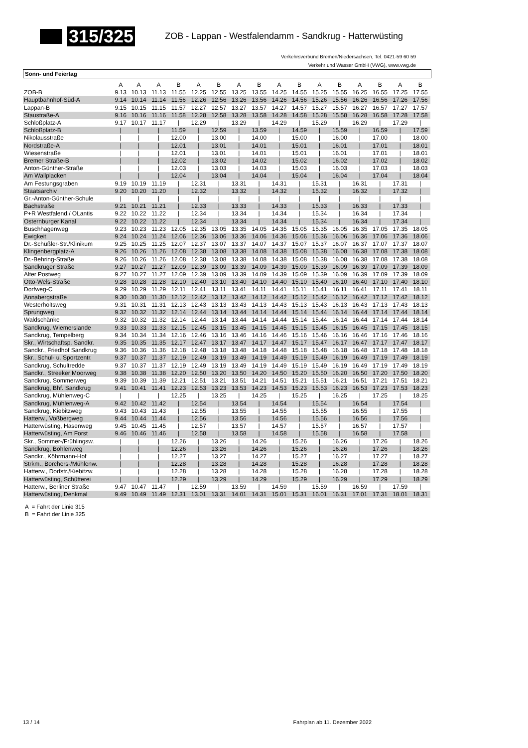315/325
ZOB - Lappan - Westfalendamm - Sandkrug - Hatterwüsting
Verkehrsverbund Bremen/Niedersachsen, Tel. 0421-59 60 59
Verkehr und Wasser GmbH (VWG), www.vwg.de
Sonn- und Feiertag
| | A | A | A | B | A | B | A | B | A | B | A | B | A | B | A | B |
| ZOB-B | 9.13 | 10.13 | 11.13 | 11.55 | 12.25 | 12.55 | 13.25 | 13.55 | 14.25 | 14.55 | 15.25 | 15.55 | 16.25 | 16.55 | 17.25 | 17.55 |
| Hauptbahnhof-Süd-A | 9.14 | 10.14 | 11.14 | 11.56 | 12.26 | 12.56 | 13.26 | 13.56 | 14.26 | 14.56 | 15.26 | 15.56 | 16.26 | 16.56 | 17.26 | 17.56 |
| Lappan-B | 9.15 | 10.15 | 11.15 | 11.57 | 12.27 | 12.57 | 13.27 | 13.57 | 14.27 | 14.57 | 15.27 | 15.57 | 16.27 | 16.57 | 17.27 | 17.57 |
| Staustraße-A | 9.16 | 10.16 | 11.16 | 11.58 | 12.28 | 12.58 | 13.28 | 13.58 | 14.28 | 14.58 | 15.28 | 15.58 | 16.28 | 16.58 | 17.28 | 17.58 |
| Schloßplatz-A | 9.17 | 10.17 | 11.17 | / | 12.29 | / | 13.29 | / | 14.29 | / | 15.29 | / | 16.29 | / | 17.29 | / |
| Schloßplatz-B | / | / | / | 11.59 | / | 12.59 | / | 13.59 | / | 14.59 | / | 15.59 | / | 16.59 | / | 17.59 |
| Nikolausstraße | / | / | / | 12.00 | / | 13.00 | / | 14.00 | / | 15.00 | / | 16.00 | / | 17.00 | / | 18.00 |
| Nordstraße-A | / | / | / | 12.01 | / | 13.01 | / | 14.01 | / | 15.01 | / | 16.01 | / | 17.01 | / | 18.01 |
| Wiesenstraße | / | / | / | 12.01 | / | 13.01 | / | 14.01 | / | 15.01 | / | 16.01 | / | 17.01 | / | 18.01 |
| Bremer Straße-B | / | / | / | 12.02 | / | 13.02 | / | 14.02 | / | 15.02 | / | 16.02 | / | 17.02 | / | 18.02 |
| Anton-Günther-Straße | / | / | / | 12.03 | / | 13.03 | / | 14.03 | / | 15.03 | / | 16.03 | / | 17.03 | / | 18.03 |
| Am Wallplacken | / | / | / | 12.04 | / | 13.04 | / | 14.04 | / | 15.04 | / | 16.04 | / | 17.04 | / | 18.04 |
| Am Festungsgraben | 9.19 | 10.19 | 11.19 | / | 12.31 | / | 13.31 | / | 14.31 | / | 15.31 | / | 16.31 | / | 17.31 | / |
| Staatsarchiv | 9.20 | 10.20 | 11.20 | / | 12.32 | / | 13.32 | / | 14.32 | / | 15.32 | / | 16.32 | / | 17.32 | / |
| Gr.-Anton-Günther-Schule | / | / | / | / | / | / | / | / | / | / | / | / | / | / | / | / |
| Bachstraße | 9.21 | 10.21 | 11.21 | / | 12.33 | / | 13.33 | / | 14.33 | / | 15.33 | / | 16.33 | / | 17.33 | / |
| P+R Westfalend./ OLantis | 9.22 | 10.22 | 11.22 | / | 12.34 | / | 13.34 | / | 14.34 | / | 15.34 | / | 16.34 | / | 17.34 | / |
| Osternburger Kanal | 9.22 | 10.22 | 11.22 | / | 12.34 | / | 13.34 | / | 14.34 | / | 15.34 | / | 16.34 | / | 17.34 | / |
| Buschhagenweg | 9.23 | 10.23 | 11.23 | 12.05 | 12.35 | 13.05 | 13.35 | 14.05 | 14.35 | 15.05 | 15.35 | 16.05 | 16.35 | 17.05 | 17.35 | 18.05 |
| Ewigkeit | 9.24 | 10.24 | 11.24 | 12.06 | 12.36 | 13.06 | 13.36 | 14.06 | 14.36 | 15.06 | 15.36 | 16.06 | 16.36 | 17.06 | 17.36 | 18.06 |
| Dr.-Schüßler-Str./Klinikum | 9.25 | 10.25 | 11.25 | 12.07 | 12.37 | 13.07 | 13.37 | 14.07 | 14.37 | 15.07 | 15.37 | 16.07 | 16.37 | 17.07 | 17.37 | 18.07 |
| Klingenbergplatz-A | 9.26 | 10.26 | 11.26 | 12.08 | 12.38 | 13.08 | 13.38 | 14.08 | 14.38 | 15.08 | 15.38 | 16.08 | 16.38 | 17.08 | 17.38 | 18.08 |
| Dr.-Behring-Straße | 9.26 | 10.26 | 11.26 | 12.08 | 12.38 | 13.08 | 13.38 | 14.08 | 14.38 | 15.08 | 15.38 | 16.08 | 16.38 | 17.08 | 17.38 | 18.08 |
| Sandkruger Straße | 9.27 | 10.27 | 11.27 | 12.09 | 12.39 | 13.09 | 13.39 | 14.09 | 14.39 | 15.09 | 15.39 | 16.09 | 16.39 | 17.09 | 17.39 | 18.09 |
| Alter Postweg | 9.27 | 10.27 | 11.27 | 12.09 | 12.39 | 13.09 | 13.39 | 14.09 | 14.39 | 15.09 | 15.39 | 16.09 | 16.39 | 17.09 | 17.39 | 18.09 |
| Otto-Wels-Straße | 9.28 | 10.28 | 11.28 | 12.10 | 12.40 | 13.10 | 13.40 | 14.10 | 14.40 | 15.10 | 15.40 | 16.10 | 16.40 | 17.10 | 17.40 | 18.10 |
| Dorfweg-C | 9.29 | 10.29 | 11.29 | 12.11 | 12.41 | 13.11 | 13.41 | 14.11 | 14.41 | 15.11 | 15.41 | 16.11 | 16.41 | 17.11 | 17.41 | 18.11 |
| Annabergstraße | 9.30 | 10.30 | 11.30 | 12.12 | 12.42 | 13.12 | 13.42 | 14.12 | 14.42 | 15.12 | 15.42 | 16.12 | 16.42 | 17.12 | 17.42 | 18.12 |
| Westerholtsweg | 9.31 | 10.31 | 11.31 | 12.13 | 12.43 | 13.13 | 13.43 | 14.13 | 14.43 | 15.13 | 15.43 | 16.13 | 16.43 | 17.13 | 17.43 | 18.13 |
| Sprungweg | 9.32 | 10.32 | 11.32 | 12.14 | 12.44 | 13.14 | 13.44 | 14.14 | 14.44 | 15.14 | 15.44 | 16.14 | 16.44 | 17.14 | 17.44 | 18.14 |
| Waldschänke | 9.32 | 10.32 | 11.32 | 12.14 | 12.44 | 13.14 | 13.44 | 14.14 | 14.44 | 15.14 | 15.44 | 16.14 | 16.44 | 17.14 | 17.44 | 18.14 |
| Sandkrug, Wiemerslande | 9.33 | 10.33 | 11.33 | 12.15 | 12.45 | 13.15 | 13.45 | 14.15 | 14.45 | 15.15 | 15.45 | 16.15 | 16.45 | 17.15 | 17.45 | 18.15 |
| Sandkrug, Tempelberg | 9.34 | 10.34 | 11.34 | 12.16 | 12.46 | 13.16 | 13.46 | 14.16 | 14.46 | 15.16 | 15.46 | 16.16 | 16.46 | 17.16 | 17.46 | 18.16 |
| Skr., Wirtschaftsp. Sandkr. | 9.35 | 10.35 | 11.35 | 12.17 | 12.47 | 13.17 | 13.47 | 14.17 | 14.47 | 15.17 | 15.47 | 16.17 | 16.47 | 17.17 | 17.47 | 18.17 |
| Sandkr., Friedhof Sandkrug | 9.36 | 10.36 | 11.36 | 12.18 | 12.48 | 13.18 | 13.48 | 14.18 | 14.48 | 15.18 | 15.48 | 16.18 | 16.48 | 17.18 | 17.48 | 18.18 |
| Skr., Schul- u. Sportzentr. | 9.37 | 10.37 | 11.37 | 12.19 | 12.49 | 13.19 | 13.49 | 14.19 | 14.49 | 15.19 | 15.49 | 16.19 | 16.49 | 17.19 | 17.49 | 18.19 |
| Sandkrug, Schultredde | 9.37 | 10.37 | 11.37 | 12.19 | 12.49 | 13.19 | 13.49 | 14.19 | 14.49 | 15.19 | 15.49 | 16.19 | 16.49 | 17.19 | 17.49 | 18.19 |
| Sandkr., Streeker Moorweg | 9.38 | 10.38 | 11.38 | 12.20 | 12.50 | 13.20 | 13.50 | 14.20 | 14.50 | 15.20 | 15.50 | 16.20 | 16.50 | 17.20 | 17.50 | 18.20 |
| Sandkrug, Sommerweg | 9.39 | 10.39 | 11.39 | 12.21 | 12.51 | 13.21 | 13.51 | 14.21 | 14.51 | 15.21 | 15.51 | 16.21 | 16.51 | 17.21 | 17.51 | 18.21 |
| Sandkrug, Bhf. Sandkrug | 9.41 | 10.41 | 11.41 | 12.23 | 12.53 | 13.23 | 13.53 | 14.23 | 14.53 | 15.23 | 15.53 | 16.23 | 16.53 | 17.23 | 17.53 | 18.23 |
| Sandkrug, Mühlenweg-C | / | / | / | 12.25 | / | 13.25 | / | 14.25 | / | 15.25 | / | 16.25 | / | 17.25 | / | 18.25 |
| Sandkrug, Mühlenweg-A | 9.42 | 10.42 | 11.42 | / | 12.54 | / | 13.54 | / | 14.54 | / | 15.54 | / | 16.54 | / | 17.54 | / |
| Sandkrug, Kiebitzweg | 9.43 | 10.43 | 11.43 | / | 12.55 | / | 13.55 | / | 14.55 | / | 15.55 | / | 16.55 | / | 17.55 | / |
| Hatterw., Voßbergweg | 9.44 | 10.44 | 11.44 | / | 12.56 | / | 13.56 | / | 14.56 | / | 15.56 | / | 16.56 | / | 17.56 | / |
| Hatterwüsting, Hasenweg | 9.45 | 10.45 | 11.45 | / | 12.57 | / | 13.57 | / | 14.57 | / | 15.57 | / | 16.57 | / | 17.57 | / |
| Hatterwüsting, Am Forst | 9.46 | 10.46 | 11.46 | / | 12.58 | / | 13.58 | / | 14.58 | / | 15.58 | / | 16.58 | / | 17.58 | / |
| Skr., Sommer-/Frühlingsw. | / | / | / | 12.26 | / | 13.26 | / | 14.26 | / | 15.26 | / | 16.26 | / | 17.26 | / | 18.26 |
| Sandkrug, Bohlenweg | / | / | / | 12.26 | / | 13.26 | / | 14.26 | / | 15.26 | / | 16.26 | / | 17.26 | / | 18.26 |
| Sandkr., Köhrmann-Hof | / | / | / | 12.27 | / | 13.27 | / | 14.27 | / | 15.27 | / | 16.27 | / | 17.27 | / | 18.27 |
| Strkm., Borchers-/Mühlenw. | / | / | / | 12.28 | / | 13.28 | / | 14.28 | / | 15.28 | / | 16.28 | / | 17.28 | / | 18.28 |
| Hatterw., Dorfstr./Kiebitzw. | / | / | / | 12.28 | / | 13.28 | / | 14.28 | / | 15.28 | / | 16.28 | / | 17.28 | / | 18.28 |
| Hatterwüsting, Schütterei | / | / | / | 12.29 | / | 13.29 | / | 14.29 | / | 15.29 | / | 16.29 | / | 17.29 | / | 18.29 |
| Hatterw., Berliner Straße | 9.47 | 10.47 | 11.47 | / | 12.59 | / | 13.59 | / | 14.59 | / | 15.59 | / | 16.59 | / | 17.59 | / |
| Hatterwüsting, Denkmal | 9.49 | 10.49 | 11.49 | 12.31 | 13.01 | 13.31 | 14.01 | 14.31 | 15.01 | 15.31 | 16.01 | 16.31 | 17.01 | 17.31 | 18.01 | 18.31 |
A = Fahrt der Linie 315
B = Fahrt der Linie 325
13 / 14 Fahrplan ab 11. Dezember 2022